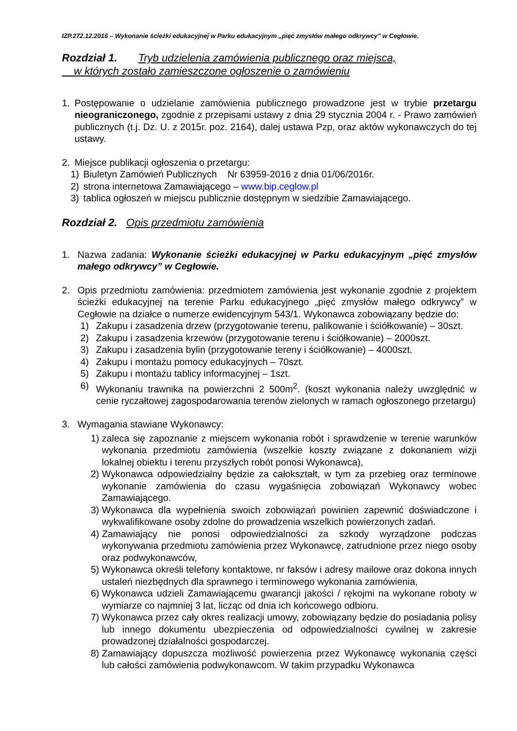IZP.272.12.2016 – Wykonanie ścieżki edukacyjnej w Parku edukacyjnym „pięć zmysłów małego odkrywcy” w Cegłowie.
Rozdział 1. Tryb udzielenia zamówienia publicznego oraz miejsca,
w których zostało zamieszczone ogłoszenie o zamówieniu
1. Postępowanie o udzielanie zamówienia publicznego prowadzone jest w trybie przetargu nieograniczonego, zgodnie z przepisami ustawy z dnia 29 stycznia 2004 r. - Prawo zamówień publicznych (t.j. Dz. U. z 2015r. poz. 2164), dalej ustawa Pzp, oraz aktów wykonawczych do tej ustawy.
2. Miejsce publikacji ogłoszenia o przetargu:
1) Biuletyn Zamówień Publicznych Nr 63959-2016 z dnia 01/06/2016r.
2) strona internetowa Zamawiającego – www.bip.ceglow.pl
3) tablica ogłoszeń w miejscu publicznie dostępnym w siedzibie Zamawiającego.
Rozdział 2. Opis przedmiotu zamówienia
1. Nazwa zadania: Wykonanie ścieżki edukacyjnej w Parku edukacyjnym „pięć zmysłów małego odkrywcy” w Cegłowie.
2. Opis przedmiotu zamówienia: przedmiotem zamówienia jest wykonanie zgodnie z projektem ścieżki edukacyjnej na terenie Parku edukacyjnego „pięć zmysłów małego odkrywcy” w Cegłowie na działce o numerze ewidencyjnym 543/1. Wykonawca zobowiązany będzie do:
1) Zakupu i zasadzenia drzew (przygotowanie terenu, palikowanie i ściółkowanie) – 30szt.
2) Zakupu i zasadzenia krzewów (przygotowanie terenu i ściółkowanie) – 2000szt.
3) Zakupu i zasadzenia bylin (przygotowanie tereny i ściółkowanie) – 4000szt.
4) Zakupu i montażu pomocy edukacyjnych – 70szt.
5) Zakupu i montażu tablicy informacyjnej – 1szt.
6) Wykonaniu trawnika na powierzchni 2 500m<sup>2</sup>. (koszt wykonania należy uwzględnić w cenie ryczałtowej zagospodarowania terenów zielonych w ramach ogłoszonego przetargu)
3. Wymagania stawiane Wykonawcy:
1) zaleca się zapoznanie z miejscem wykonania robót i sprawdzenie w terenie warunków wykonania przedmiotu zamówienia (wszelkie koszty związane z dokonaniem wizji lokalnej obiektu i terenu przyszłych robót ponosi Wykonawca),
2) Wykonawca odpowiedzialny będzie za całokształt, w tym za przebieg oraz terminowe wykonanie zamówienia do czasu wygaśnięcia zobowiązań Wykonawcy wobec Zamawiającego.
3) Wykonawca dla wypełnienia swoich zobowiązań powinien zapewnić doświadczone i wykwalifikowane osoby zdolne do prowadzenia wszelkich powierzonych zadań.
4) Zamawiający nie ponosi odpowiedzialności za szkody wyrządzone podczas wykonywania przedmiotu zamówienia przez Wykonawcę, zatrudnione przez niego osoby oraz podwykonawców,
5) Wykonawca określi telefony kontaktowe, nr faksów i adresy mailowe oraz dokona innych ustaleń niezbędnych dla sprawnego i terminowego wykonania zamówienia,
6) Wykonawca udzieli Zamawiającemu gwarancji jakości / rękojmi na wykonane roboty w wymiarze co najmniej 3 lat, licząc od dnia ich końcowego odbioru.
7) Wykonawca przez cały okres realizacji umowy, zobowiązany będzie do posiadania polisy lub innego dokumentu ubezpieczenia od odpowiedzialności cywilnej w zakresie prowadzonej działalności gospodarczej.
8) Zamawiający dopuszcza możliwość powierzenia przez Wykonawcę wykonania części lub całości zamówienia podwykonawcom. W takim przypadku Wykonawca